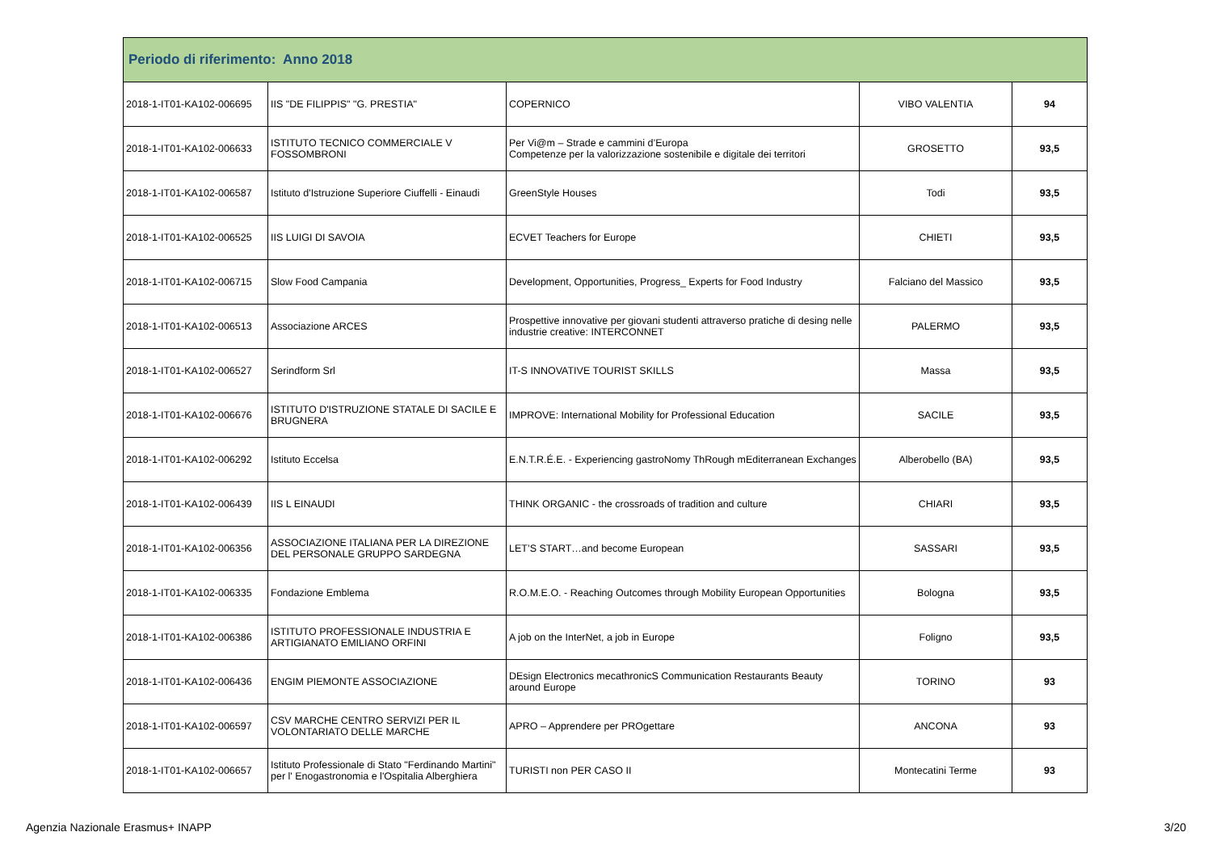| Periodo di riferimento: Anno 2018 | | | | |
| --- | --- | --- | --- | --- |
| 2018-1-IT01-KA102-006695 | IIS "DE FILIPPIS" "G. PRESTIA" | COPERNICO | VIBO VALENTIA | 94 |
| 2018-1-IT01-KA102-006633 | ISTITUTO TECNICO COMMERCIALE V FOSSOMBRONI | Per Vi@m – Strade e cammini d’Europa Competenze per la valorizzazione sostenibile e digitale dei territori | GROSETTO | 93,5 |
| 2018-1-IT01-KA102-006587 | Istituto d'Istruzione Superiore Ciuffelli - Einaudi | GreenStyle Houses | Todi | 93,5 |
| 2018-1-IT01-KA102-006525 | IIS LUIGI DI SAVOIA | ECVET Teachers for Europe | CHIETI | 93,5 |
| 2018-1-IT01-KA102-006715 | Slow Food Campania | Development, Opportunities, Progress_ Experts for Food Industry | Falciano del Massico | 93,5 |
| 2018-1-IT01-KA102-006513 | Associazione ARCES | Prospettive innovative per giovani studenti attraverso pratiche di desing nelle industrie creative: INTERCONNET | PALERMO | 93,5 |
| 2018-1-IT01-KA102-006527 | Serindform Srl | IT-S INNOVATIVE TOURIST SKILLS | Massa | 93,5 |
| 2018-1-IT01-KA102-006676 | ISTITUTO D'ISTRUZIONE STATALE DI SACILE E BRUGNERA | IMPROVE: International Mobility for Professional Education | SACILE | 93,5 |
| 2018-1-IT01-KA102-006292 | Istituto Eccelsa | E.N.T.R.É.E. - Experiencing gastroNomy ThRough mEditerranean Exchanges | Alberobello (BA) | 93,5 |
| 2018-1-IT01-KA102-006439 | IIS L EINAUDI | THINK ORGANIC - the crossroads of tradition and culture | CHIARI | 93,5 |
| 2018-1-IT01-KA102-006356 | ASSOCIAZIONE ITALIANA PER LA DIREZIONE DEL PERSONALE GRUPPO SARDEGNA | LET’S START…and become European | SASSARI | 93,5 |
| 2018-1-IT01-KA102-006335 | Fondazione Emblema | R.O.M.E.O. - Reaching Outcomes through Mobility European Opportunities | Bologna | 93,5 |
| 2018-1-IT01-KA102-006386 | ISTITUTO PROFESSIONALE INDUSTRIA E ARTIGIANATO EMILIANO ORFINI | A job on the InterNet, a job in Europe | Foligno | 93,5 |
| 2018-1-IT01-KA102-006436 | ENGIM PIEMONTE ASSOCIAZIONE | DEsign Electronics mecathronicS Communication Restaurants Beauty around Europe | TORINO | 93 |
| 2018-1-IT01-KA102-006597 | CSV MARCHE CENTRO SERVIZI PER IL VOLONTARIATO DELLE MARCHE | APRO – Apprendere per PROgettare | ANCONA | 93 |
| 2018-1-IT01-KA102-006657 | Istituto Professionale di Stato "Ferdinando Martini" per l' Enogastronomia e l'Ospitalia Alberghiera | TURISTI non PER CASO II | Montecatini Terme | 93 |
Agenzia Nazionale Erasmus+ INAPP 3/20